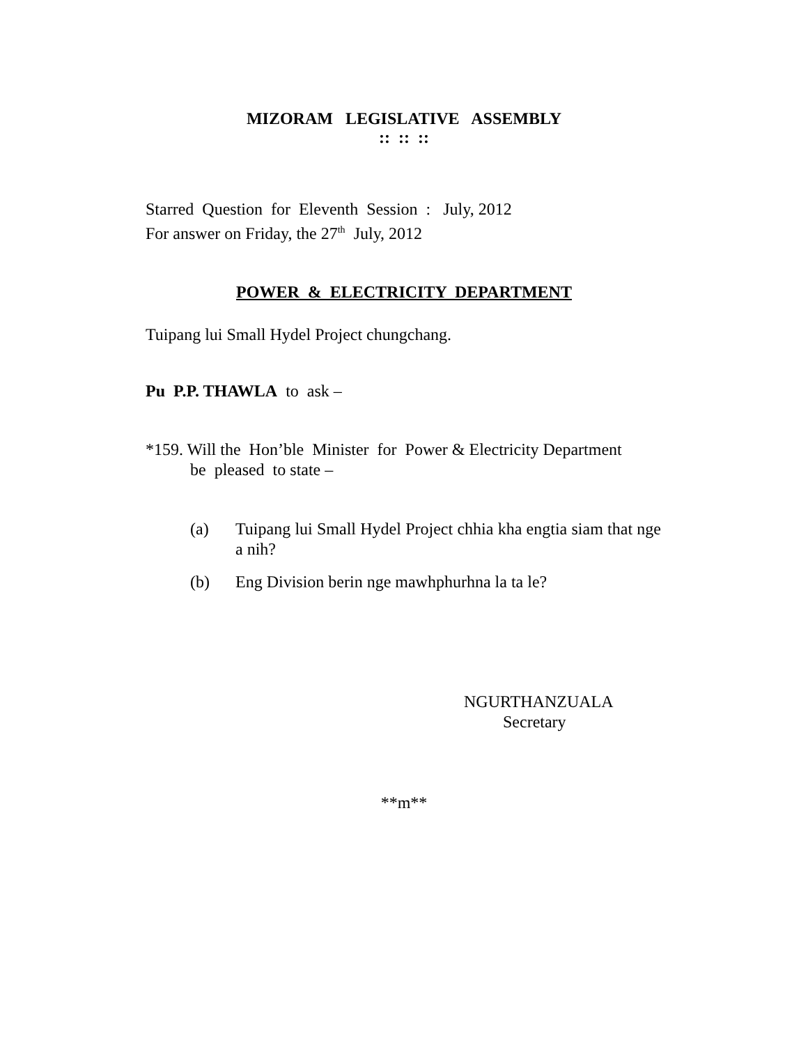MIZORAM LEGISLATIVE ASSEMBLY
:: :: ::
Starred Question for Eleventh Session : July, 2012
For answer on Friday, the 27<sup>th</sup> July, 2012
POWER & ELECTRICITY DEPARTMENT
Tuipang lui Small Hydel Project chungchang.
Pu P.P. THAWLA to ask –
*159. Will the Hon’ble Minister for Power & Electricity Department
be pleased to state –
(a) Tuipang lui Small Hydel Project chhia kha engtia siam that nge a nih?
(b) Eng Division berin nge mawhphurhna la ta le?
NGURTHANZUALA
Secretary
**m**